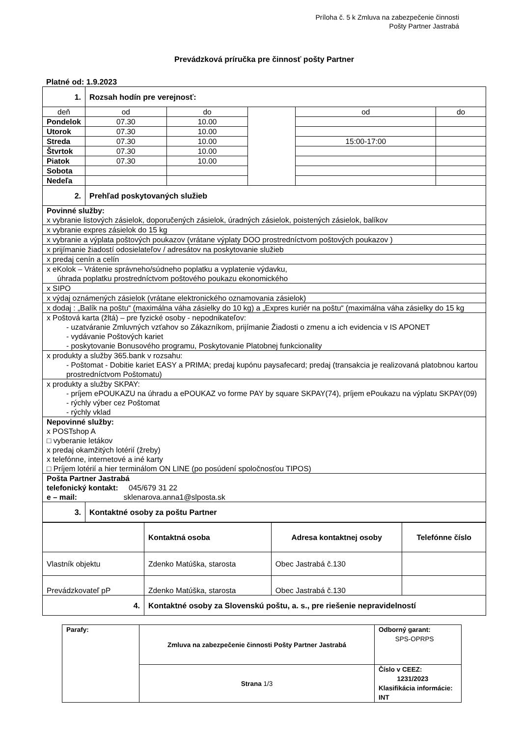Príloha č. 5 k Zmluva na zabezpečenie činnosti
Pošty Partner Jastrabá
Prevádzková príručka pre činnosť pošty Partner
Platné od: 1.9.2023
| 1. | Rozsah hodín pre verejnosť: | | | | | |
| deň | | od | do | | od | do |
| Pondelok | | 07.30 | 10.00 | | | |
| Utorok | | 07.30 | 10.00 | | | |
| Streda | | 07.30 | 10.00 | | 15:00-17:00 | |
| Štvrtok | | 07.30 | 10.00 | | | |
| Piatok | | 07.30 | 10.00 | | | |
| Sobota | | | | | | |
| Nedeľa | | | | | | |
| 2. | Prehľad poskytovaných služieb | | | | | |
| Povinné služby: x vybranie listových zásielok, doporučených zásielok, úradných zásielok, poistených zásielok, balíkov | | | | | | |
| x vybranie expres zásielok do 15 kg | | | | | | |
| x vybranie a výplata poštových poukazov (vrátane výplaty DOO prostredníctvom poštových poukazov ) | | | | | | |
| x prijímanie žiadostí odosielateľov / adresátov na poskytovanie služieb | | | | | | |
| x predaj cenín a celín | | | | | | |
| x eKolok – Vrátenie správneho/súdneho poplatku a vyplatenie výdavku, úhrada poplatku prostredníctvom poštového poukazu ekonomického | | | | | | |
| x SIPO | | | | | | |
| x výdaj oznámených zásielok (vrátane elektronického oznamovania zásielok) | | | | | | |
| x dodaj : „Balík na poštu“ (maximálna váha zásielky do 10 kg) a „Expres kuriér na poštu“ (maximálna váha zásielky do 15 kg | | | | | | |
| x Poštová karta (žltá) – pre fyzické osoby - nepodnikateľov: - uzatváranie Zmluvných vzťahov so Zákazníkom, prijímanie Žiadosti o zmenu a ich evidencia v IS APONET - vydávanie Poštových kariet - poskytovanie Bonusového programu, Poskytovanie Platobnej funkcionality | | | | | | |
| x produkty a služby 365.bank v rozsahu: - Poštomat - Dobitie kariet EASY a PRIMA; predaj kupónu paysafecard; predaj (transakcia je realizovaná platobnou kartou prostredníctvom Poštomatu) | | | | | | |
| x produkty a služby SKPAY: - príjem ePOUKAZU na úhradu a ePOUKAZ vo forme PAY by square SKPAY(74), príjem ePoukazu na výplatu SKPAY(09) - rýchly výber cez Poštomat - rýchly vklad | | | | | | |
| Nepovinné služby: x POSTshop A □ vyberanie letákov x predaj okamžitých lotérií (žreby) x telefónne, internetové a iné karty □ Príjem lotérií a hier terminálom ON LINE (po posúdení spoločnosťou TIPOS) | | | | | | |
| Pošta Partner Jastrabá telefonický kontakt: 045/679 31 22 e – mail: sklenarova.anna1@slposta.sk | | | | | | |
| 3. | Kontaktné osoby za poštu Partner | | | | | |
| | Kontaktná osoba | Adresa kontaktnej osoby | Telefónne číslo |
| --- | --- | --- | --- |
| Vlastník objektu | Zdenko Matúška, starosta | Obec Jastrabá č.130 | |
| Prevádzkovateľ pP | Zdenko Matúška, starosta | Obec Jastrabá č.130 | |
| 4. | Kontaktné osoby za Slovenskú poštu, a. s., pre riešenie nepravidelností | | |
| Parafy: | Zmluva na zabezpečenie činnosti Pošty Partner Jastrabá | Odborný garant: SPS-OPRPS |
| | Strana 1/3 | Číslo v CEEZ: 1231/2023 Klasifikácia informácie: INT |